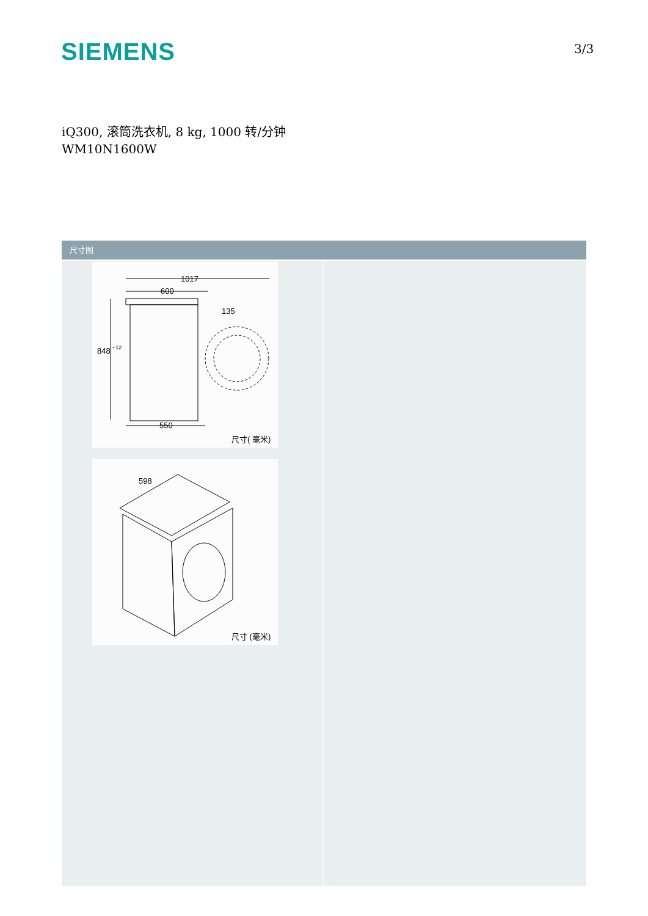SIEMENS 3/3
iQ300, 滚筒洗衣机, 8 kg, 1000 转/分钟
WM10N1600W
尺寸图
1017
600
848
+12
135
550
尺寸( 毫米)
598
尺寸 (毫米)